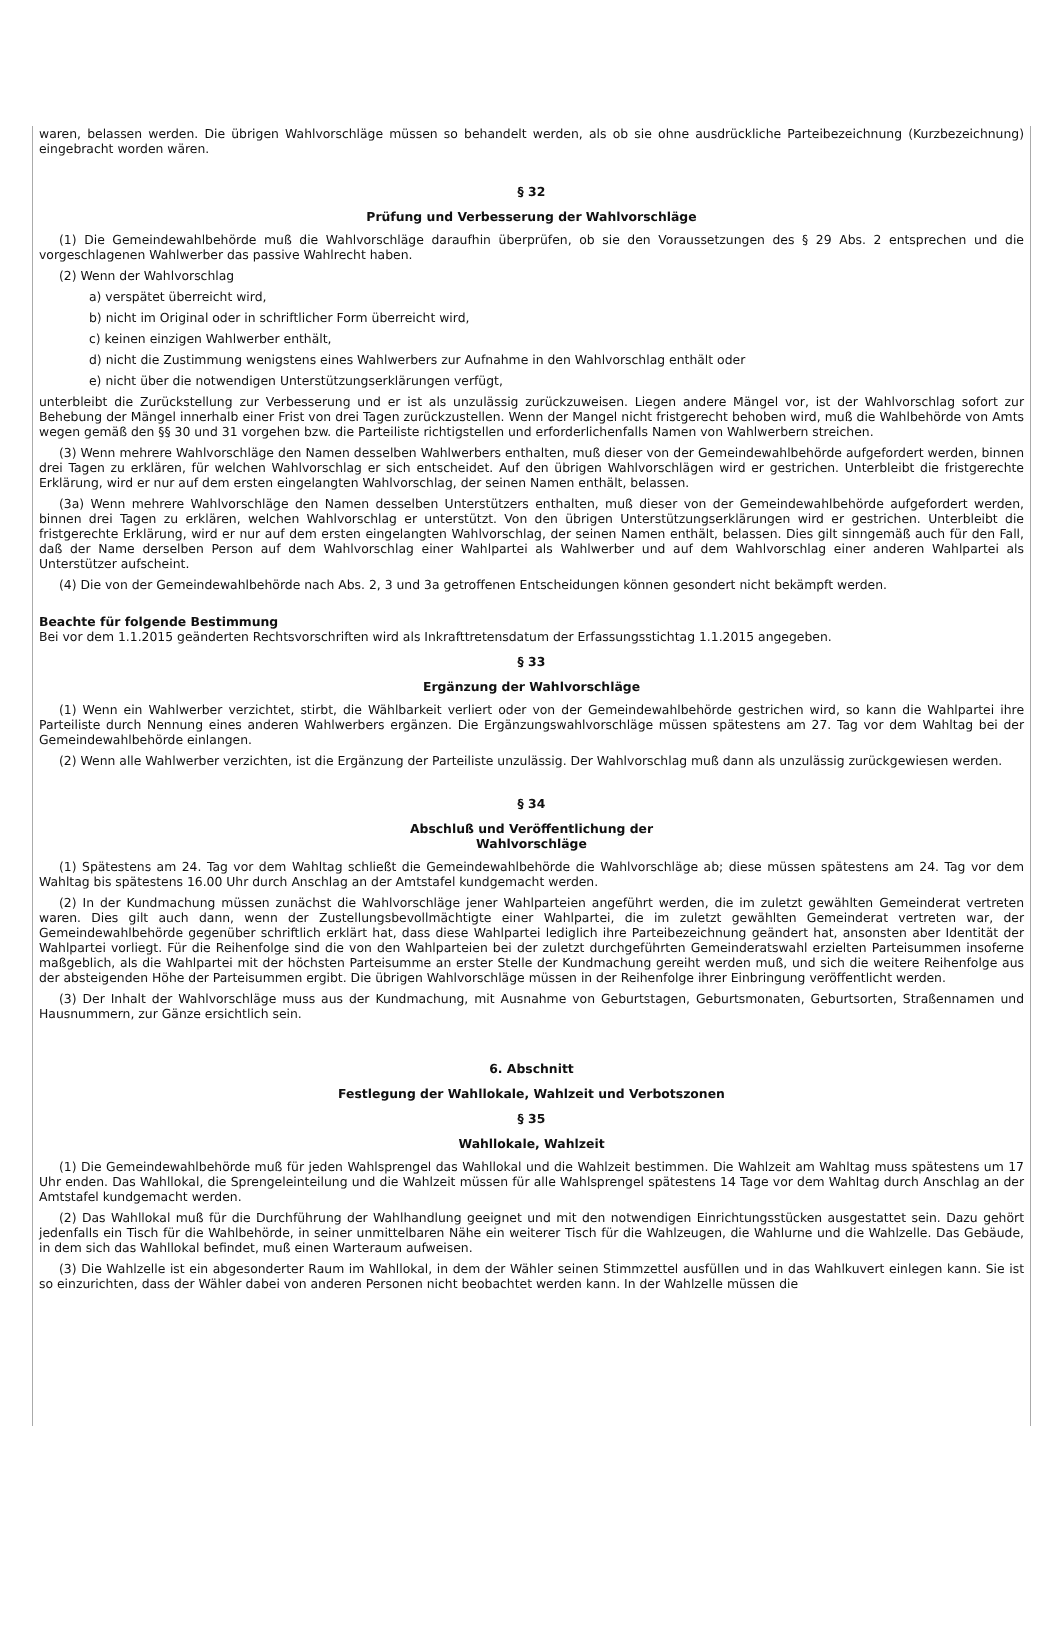waren, belassen werden. Die übrigen Wahlvorschläge müssen so behandelt werden, als ob sie ohne ausdrückliche Parteibezeichnung (Kurzbezeichnung) eingebracht worden wären.
§ 32
Prüfung und Verbesserung der Wahlvorschläge
(1) Die Gemeindewahlbehörde muß die Wahlvorschläge daraufhin überprüfen, ob sie den Voraussetzungen des § 29 Abs. 2 entsprechen und die vorgeschlagenen Wahlwerber das passive Wahlrecht haben.
(2) Wenn der Wahlvorschlag
a) verspätet überreicht wird,
b) nicht im Original oder in schriftlicher Form überreicht wird,
c) keinen einzigen Wahlwerber enthält,
d) nicht die Zustimmung wenigstens eines Wahlwerbers zur Aufnahme in den Wahlvorschlag enthält oder
e) nicht über die notwendigen Unterstützungserklärungen verfügt,
unterbleibt die Zurückstellung zur Verbesserung und er ist als unzulässig zurückzuweisen. Liegen andere Mängel vor, ist der Wahlvorschlag sofort zur Behebung der Mängel innerhalb einer Frist von drei Tagen zurückzustellen. Wenn der Mangel nicht fristgerecht behoben wird, muß die Wahlbehörde von Amts wegen gemäß den §§ 30 und 31 vorgehen bzw. die Parteiliste richtigstellen und erforderlichenfalls Namen von Wahlwerbern streichen.
(3) Wenn mehrere Wahlvorschläge den Namen desselben Wahlwerbers enthalten, muß dieser von der Gemeindewahlbehörde aufgefordert werden, binnen drei Tagen zu erklären, für welchen Wahlvorschlag er sich entscheidet. Auf den übrigen Wahlvorschlägen wird er gestrichen. Unterbleibt die fristgerechte Erklärung, wird er nur auf dem ersten eingelangten Wahlvorschlag, der seinen Namen enthält, belassen.
(3a) Wenn mehrere Wahlvorschläge den Namen desselben Unterstützers enthalten, muß dieser von der Gemeindewahlbehörde aufgefordert werden, binnen drei Tagen zu erklären, welchen Wahlvorschlag er unterstützt. Von den übrigen Unterstützungserklärungen wird er gestrichen. Unterbleibt die fristgerechte Erklärung, wird er nur auf dem ersten eingelangten Wahlvorschlag, der seinen Namen enthält, belassen. Dies gilt sinngemäß auch für den Fall, daß der Name derselben Person auf dem Wahlvorschlag einer Wahlpartei als Wahlwerber und auf dem Wahlvorschlag einer anderen Wahlpartei als Unterstützer aufscheint.
(4) Die von der Gemeindewahlbehörde nach Abs. 2, 3 und 3a getroffenen Entscheidungen können gesondert nicht bekämpft werden.
Beachte für folgende Bestimmung
Bei vor dem 1.1.2015 geänderten Rechtsvorschriften wird als Inkrafttretensdatum der Erfassungsstichtag 1.1.2015 angegeben.
§ 33
Ergänzung der Wahlvorschläge
(1) Wenn ein Wahlwerber verzichtet, stirbt, die Wählbarkeit verliert oder von der Gemeindewahlbehörde gestrichen wird, so kann die Wahlpartei ihre Parteiliste durch Nennung eines anderen Wahlwerbers ergänzen. Die Ergänzungswahlvorschläge müssen spätestens am 27. Tag vor dem Wahltag bei der Gemeindewahlbehörde einlangen.
(2) Wenn alle Wahlwerber verzichten, ist die Ergänzung der Parteiliste unzulässig. Der Wahlvorschlag muß dann als unzulässig zurückgewiesen werden.
§ 34
Abschluß und Veröffentlichung der
Wahlvorschläge
(1) Spätestens am 24. Tag vor dem Wahltag schließt die Gemeindewahlbehörde die Wahlvorschläge ab; diese müssen spätestens am 24. Tag vor dem Wahltag bis spätestens 16.00 Uhr durch Anschlag an der Amtstafel kundgemacht werden.
(2) In der Kundmachung müssen zunächst die Wahlvorschläge jener Wahlparteien angeführt werden, die im zuletzt gewählten Gemeinderat vertreten waren. Dies gilt auch dann, wenn der Zustellungsbevollmächtigte einer Wahlpartei, die im zuletzt gewählten Gemeinderat vertreten war, der Gemeindewahlbehörde gegenüber schriftlich erklärt hat, dass diese Wahlpartei lediglich ihre Parteibezeichnung geändert hat, ansonsten aber Identität der Wahlpartei vorliegt. Für die Reihenfolge sind die von den Wahlparteien bei der zuletzt durchgeführten Gemeinderatswahl erzielten Parteisummen insoferne maßgeblich, als die Wahlpartei mit der höchsten Parteisumme an erster Stelle der Kundmachung gereiht werden muß, und sich die weitere Reihenfolge aus der absteigenden Höhe der Parteisummen ergibt. Die übrigen Wahlvorschläge müssen in der Reihenfolge ihrer Einbringung veröffentlicht werden.
(3) Der Inhalt der Wahlvorschläge muss aus der Kundmachung, mit Ausnahme von Geburtstagen, Geburtsmonaten, Geburtsorten, Straßennamen und Hausnummern, zur Gänze ersichtlich sein.
6. Abschnitt
Festlegung der Wahllokale, Wahlzeit und Verbotszonen
§ 35
Wahllokale, Wahlzeit
(1) Die Gemeindewahlbehörde muß für jeden Wahlsprengel das Wahllokal und die Wahlzeit bestimmen. Die Wahlzeit am Wahltag muss spätestens um 17 Uhr enden. Das Wahllokal, die Sprengeleinteilung und die Wahlzeit müssen für alle Wahlsprengel spätestens 14 Tage vor dem Wahltag durch Anschlag an der Amtstafel kundgemacht werden.
(2) Das Wahllokal muß für die Durchführung der Wahlhandlung geeignet und mit den notwendigen Einrichtungsstücken ausgestattet sein. Dazu gehört jedenfalls ein Tisch für die Wahlbehörde, in seiner unmittelbaren Nähe ein weiterer Tisch für die Wahlzeugen, die Wahlurne und die Wahlzelle. Das Gebäude, in dem sich das Wahllokal befindet, muß einen Warteraum aufweisen.
(3) Die Wahlzelle ist ein abgesonderter Raum im Wahllokal, in dem der Wähler seinen Stimmzettel ausfüllen und in das Wahlkuvert einlegen kann. Sie ist so einzurichten, dass der Wähler dabei von anderen Personen nicht beobachtet werden kann. In der Wahlzelle müssen die